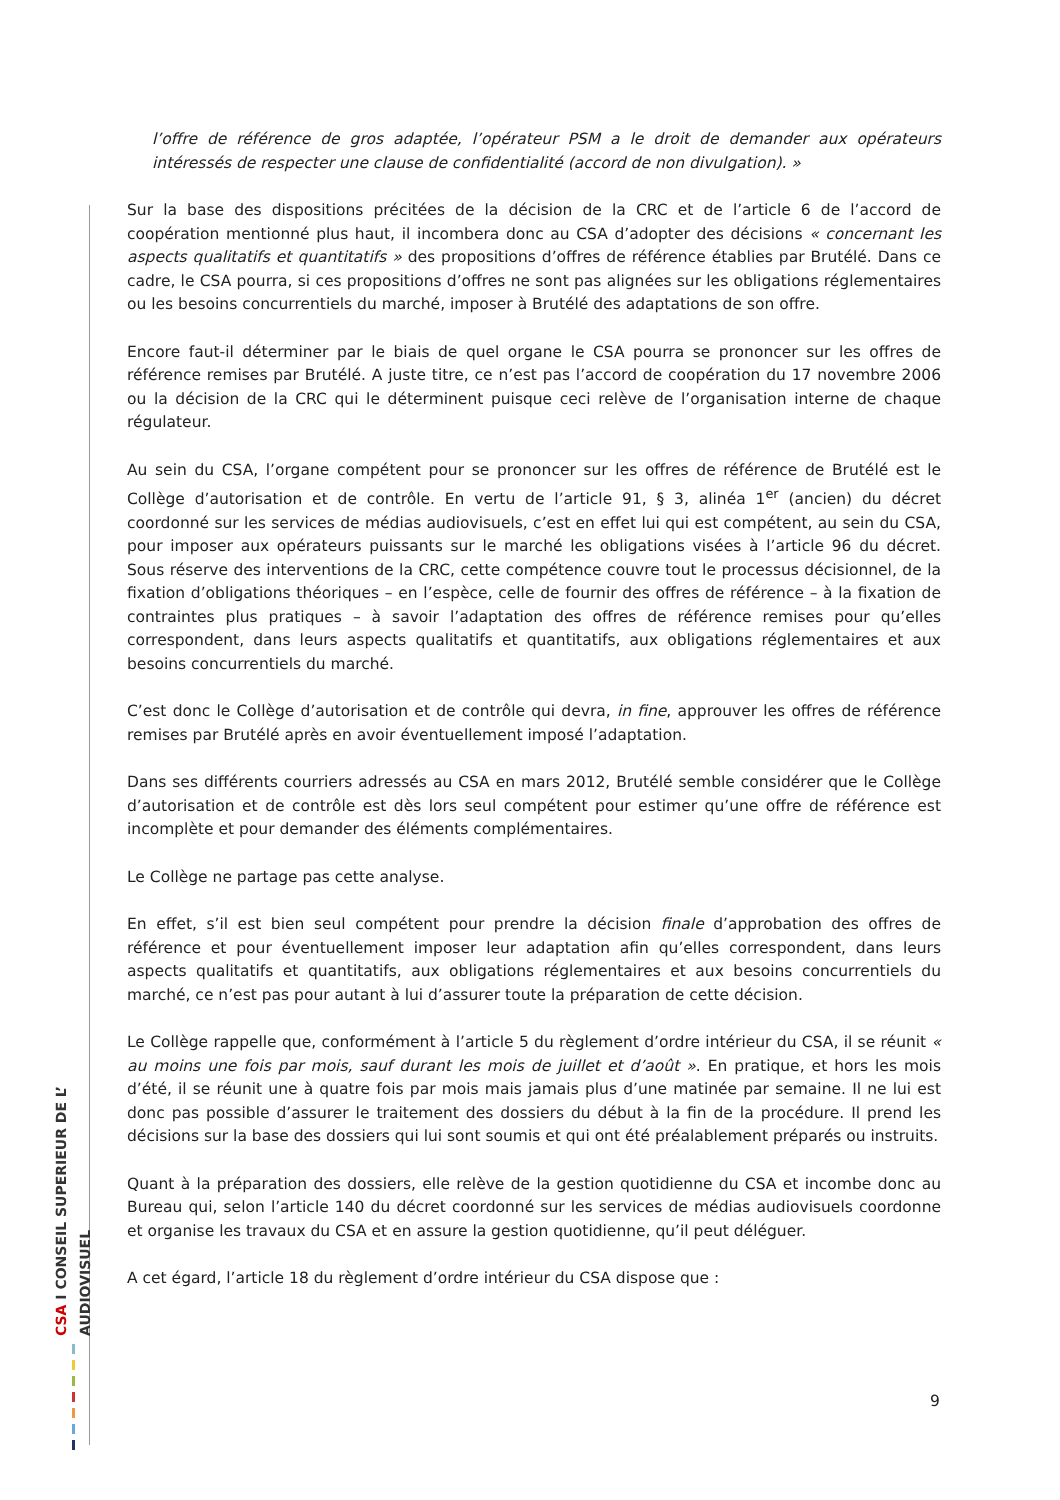l’offre de référence de gros adaptée, l’opérateur PSM a le droit de demander aux opérateurs intéressés de respecter une clause de confidentialité (accord de non divulgation). »
Sur la base des dispositions précitées de la décision de la CRC et de l’article 6 de l’accord de coopération mentionné plus haut, il incombera donc au CSA d’adopter des décisions « concernant les aspects qualitatifs et quantitatifs » des propositions d’offres de référence établies par Brutélé. Dans ce cadre, le CSA pourra, si ces propositions d’offres ne sont pas alignées sur les obligations réglementaires ou les besoins concurrentiels du marché, imposer à Brutélé des adaptations de son offre.
Encore faut-il déterminer par le biais de quel organe le CSA pourra se prononcer sur les offres de référence remises par Brutélé. A juste titre, ce n’est pas l’accord de coopération du 17 novembre 2006 ou la décision de la CRC qui le déterminent puisque ceci relève de l’organisation interne de chaque régulateur.
Au sein du CSA, l’organe compétent pour se prononcer sur les offres de référence de Brutélé est le Collège d’autorisation et de contrôle. En vertu de l’article 91, § 3, alinéa 1<sup>er</sup> (ancien) du décret coordonné sur les services de médias audiovisuels, c’est en effet lui qui est compétent, au sein du CSA, pour imposer aux opérateurs puissants sur le marché les obligations visées à l’article 96 du décret. Sous réserve des interventions de la CRC, cette compétence couvre tout le processus décisionnel, de la fixation d’obligations théoriques – en l’espèce, celle de fournir des offres de référence – à la fixation de contraintes plus pratiques – à savoir l’adaptation des offres de référence remises pour qu’elles correspondent, dans leurs aspects qualitatifs et quantitatifs, aux obligations réglementaires et aux besoins concurrentiels du marché.
C’est donc le Collège d’autorisation et de contrôle qui devra, in fine, approuver les offres de référence remises par Brutélé après en avoir éventuellement imposé l’adaptation.
Dans ses différents courriers adressés au CSA en mars 2012, Brutélé semble considérer que le Collège d’autorisation et de contrôle est dès lors seul compétent pour estimer qu’une offre de référence est incomplète et pour demander des éléments complémentaires.
Le Collège ne partage pas cette analyse.
En effet, s’il est bien seul compétent pour prendre la décision finale d’approbation des offres de référence et pour éventuellement imposer leur adaptation afin qu’elles correspondent, dans leurs aspects qualitatifs et quantitatifs, aux obligations réglementaires et aux besoins concurrentiels du marché, ce n’est pas pour autant à lui d’assurer toute la préparation de cette décision.
Le Collège rappelle que, conformément à l’article 5 du règlement d’ordre intérieur du CSA, il se réunit « au moins une fois par mois, sauf durant les mois de juillet et d’août ». En pratique, et hors les mois d’été, il se réunit une à quatre fois par mois mais jamais plus d’une matinée par semaine. Il ne lui est donc pas possible d’assurer le traitement des dossiers du début à la fin de la procédure. Il prend les décisions sur la base des dossiers qui lui sont soumis et qui ont été préalablement préparés ou instruits.
Quant à la préparation des dossiers, elle relève de la gestion quotidienne du CSA et incombe donc au Bureau qui, selon l’article 140 du décret coordonné sur les services de médias audiovisuels coordonne et organise les travaux du CSA et en assure la gestion quotidienne, qu’il peut déléguer.
A cet égard, l’article 18 du règlement d’ordre intérieur du CSA dispose que :
CSA I CONSEIL SUPERIEUR DE L’ AUDIOVISUEL
9